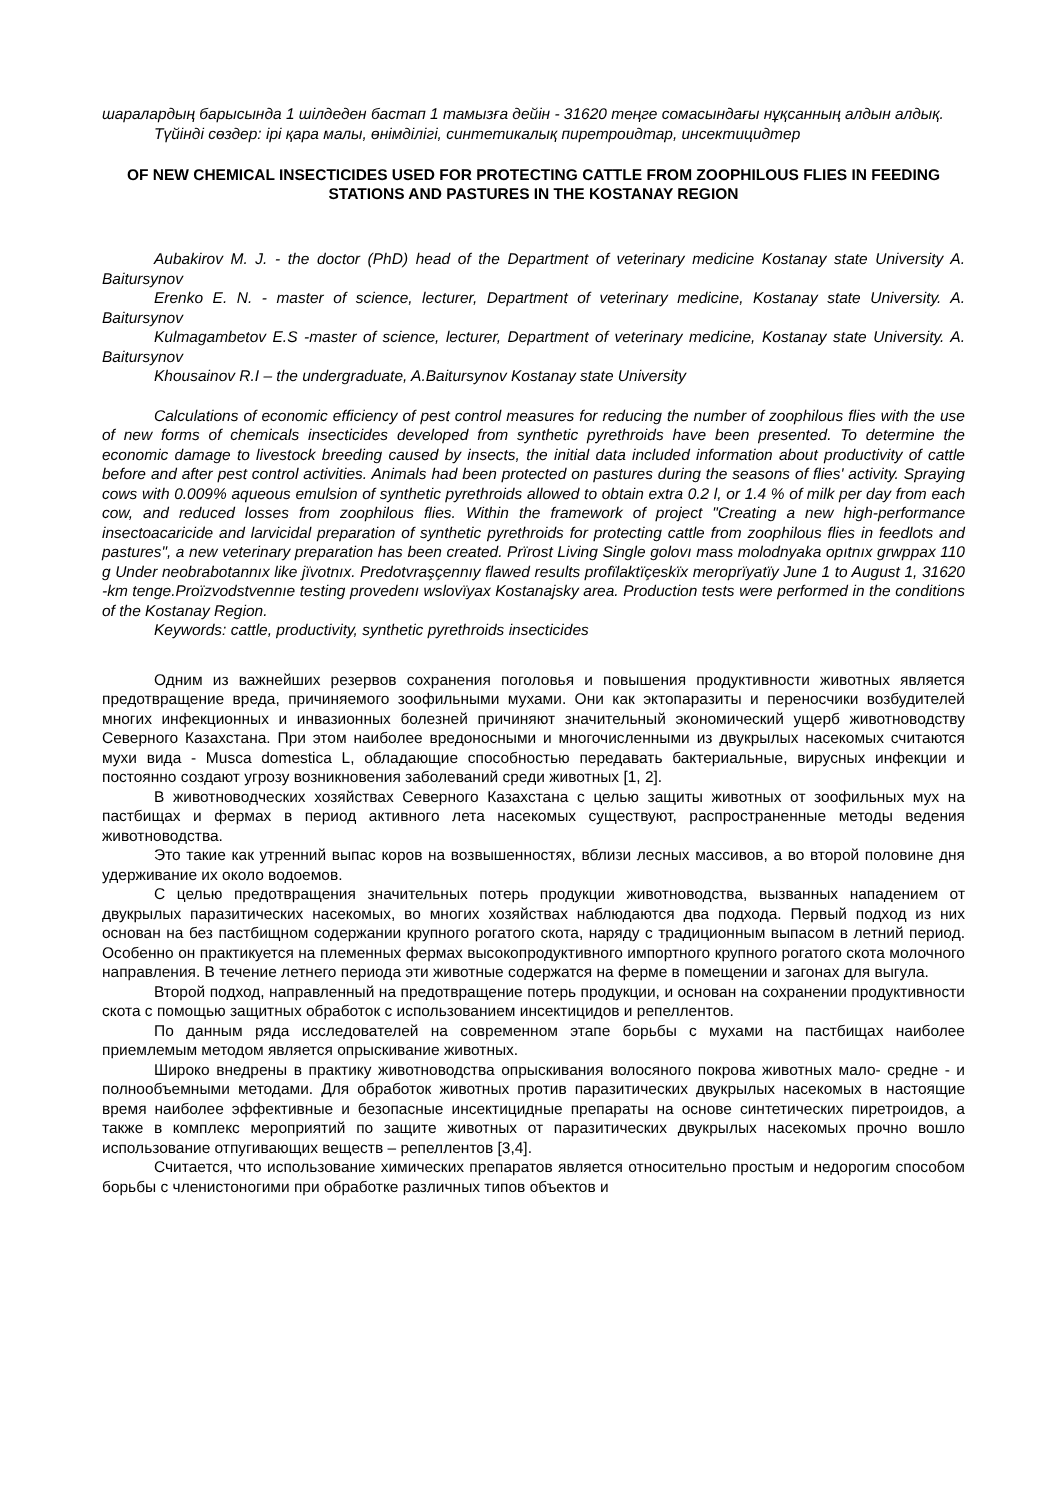шаралардың барысында 1 шілдеден бастап 1 тамызға дейін - 31620 теңге сомасындағы нұқсанның алдын алдық.
Түйінді сөздер: ірі қара малы, өнімділігі, синтетикалық пиретроидтар, инсектицидтер
OF NEW CHEMICAL INSECTICIDES USED FOR PROTECTING CATTLE FROM ZOOPHILOUS FLIES IN FEEDING STATIONS AND PASTURES IN THE KOSTANAY REGION
Aubakirov M. J. - the doctor (PhD) head of the Department of veterinary medicine Kostanay state University A. Baitursynov
Erenko E. N. - master of science, lecturer, Department of veterinary medicine, Kostanay state University. A. Baitursynov
Kulmagambetov E.S -master of science, lecturer, Department of veterinary medicine, Kostanay state University. A. Baitursynov
Khousainov R.I – the undergraduate, A.Baitursynov Kostanay state University
Calculations of economic efficiency of pest control measures for reducing the number of zoophilous flies with the use of new forms of chemicals insecticides developed from synthetic pyrethroids have been presented. To determine the economic damage to livestock breeding caused by insects, the initial data included information about productivity of cattle before and after pest control activities. Animals had been protected on pastures during the seasons of flies' activity. Spraying cows with 0.009% aqueous emulsion of synthetic pyrethroids allowed to obtain extra 0.2 l, or 1.4 % of milk per day from each cow, and reduced losses from zoophilous flies. Within the framework of project "Creating a new high-performance insectoacaricide and larvicidal preparation of synthetic pyrethroids for protecting cattle from zoophilous flies in feedlots and pastures", a new veterinary preparation has been created. Prïrost Living Single golovı mass molodnyaka opıtnıx grwppax 110 g Under neobrabotannıx like jïvotnıx. Predotvraşçennıy flawed results profïlaktïçeskïx meroprïyatïy June 1 to August 1, 31620 -km tenge.Proïzvodstvennıe testing provedenı wslovïyax Kostanajsky area. Production tests were performed in the conditions of the Kostanay Region.
Keywords: cattle, productivity, synthetic pyrethroids insecticides
Одним из важнейших резервов сохранения поголовья и повышения продуктивности животных является предотвращение вреда, причиняемого зоофильными мухами. Они как эктопаразиты и переносчики возбудителей многих инфекционных и инвазионных болезней причиняют значительный экономический ущерб животноводству Северного Казахстана. При этом наиболее вредоносными и многочисленными из двукрылых насекомых считаются мухи вида - Musca domestica L, обладающие способностью передавать бактериальные, вирусных инфекции и постоянно создают угрозу возникновения заболеваний среди животных [1, 2].
В животноводческих хозяйствах Северного Казахстана с целью защиты животных от зоофильных мух на пастбищах и фермах в период активного лета насекомых существуют, распространенные методы ведения животноводства.
Это такие как утренний выпас коров на возвышенностях, вблизи лесных массивов, а во второй половине дня удерживание их около водоемов.
С целью предотвращения значительных потерь продукции животноводства, вызванных нападением от двукрылых паразитических насекомых, во многих хозяйствах наблюдаются два подхода. Первый подход из них основан на без пастбищном содержании крупного рогатого скота, наряду с традиционным выпасом в летний период. Особенно он практикуется на племенных фермах высокопродуктивного импортного крупного рогатого скота молочного направления. В течение летнего периода эти животные содержатся на ферме в помещении и загонах для выгула.
Второй подход, направленный на предотвращение потерь продукции, и основан на сохранении продуктивности скота с помощью защитных обработок с использованием инсектицидов и репеллентов.
По данным ряда исследователей на современном этапе борьбы с мухами на пастбищах наиболее приемлемым методом является опрыскивание животных.
Широко внедрены в практику животноводства опрыскивания волосяного покрова животных мало- средне - и полнообъемными методами. Для обработок животных против паразитических двукрылых насекомых в настоящие время наиболее эффективные и безопасные инсектицидные препараты на основе синтетических пиретроидов, а также в комплекс мероприятий по защите животных от паразитических двукрылых насекомых прочно вошло использование отпугивающих веществ – репеллентов [3,4].
Считается, что использование химических препаратов является относительно простым и недорогим способом борьбы с членистоногими при обработке различных типов объектов и